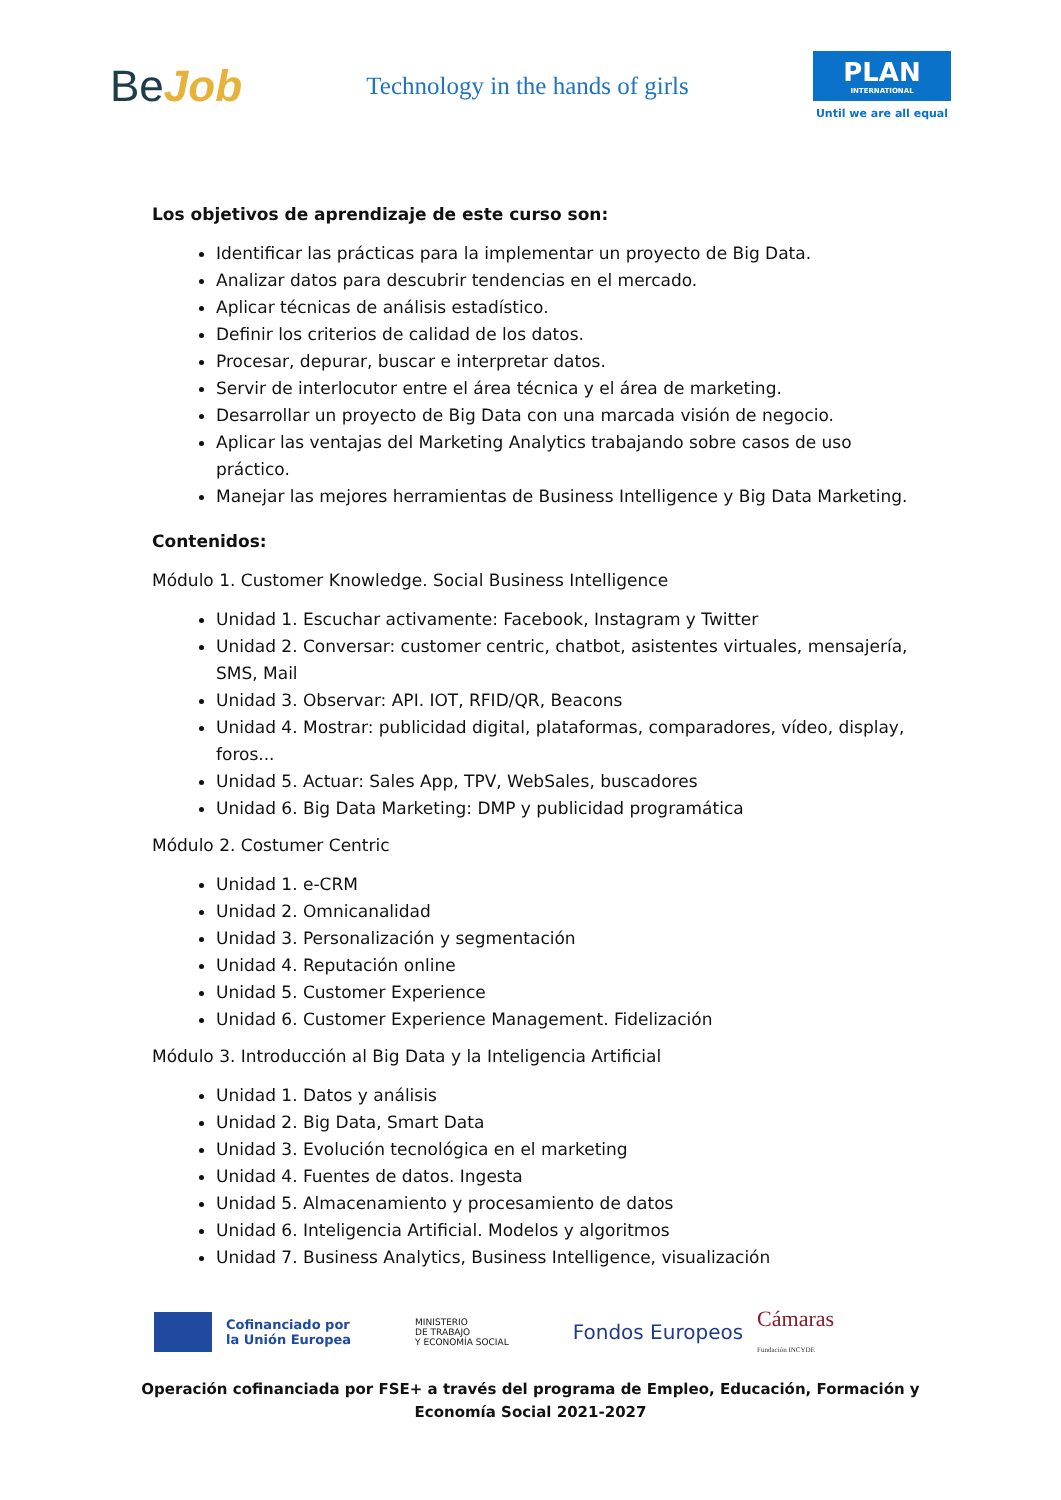BeJob
Technology in the hands of girls
PLAN
INTERNATIONAL
Until we are all equal
Los objetivos de aprendizaje de este curso son:
Identificar las prácticas para la implementar un proyecto de Big Data.
Analizar datos para descubrir tendencias en el mercado.
Aplicar técnicas de análisis estadístico.
Definir los criterios de calidad de los datos.
Procesar, depurar, buscar e interpretar datos.
Servir de interlocutor entre el área técnica y el área de marketing.
Desarrollar un proyecto de Big Data con una marcada visión de negocio.
Aplicar las ventajas del Marketing Analytics trabajando sobre casos de uso práctico.
Manejar las mejores herramientas de Business Intelligence y Big Data Marketing.
Contenidos:
Módulo 1. Customer Knowledge. Social Business Intelligence
Unidad 1. Escuchar activamente: Facebook, Instagram y Twitter
Unidad 2. Conversar: customer centric, chatbot, asistentes virtuales, mensajería, SMS, Mail
Unidad 3. Observar: API. IOT, RFID/QR, Beacons
Unidad 4. Mostrar: publicidad digital, plataformas, comparadores, vídeo, display, foros...
Unidad 5. Actuar: Sales App, TPV, WebSales, buscadores
Unidad 6. Big Data Marketing: DMP y publicidad programática
Módulo 2. Costumer Centric
Unidad 1. e-CRM
Unidad 2. Omnicanalidad
Unidad 3. Personalización y segmentación
Unidad 4. Reputación online
Unidad 5. Customer Experience
Unidad 6. Customer Experience Management. Fidelización
Módulo 3. Introducción al Big Data y la Inteligencia Artificial
Unidad 1. Datos y análisis
Unidad 2. Big Data, Smart Data
Unidad 3. Evolución tecnológica en el marketing
Unidad 4. Fuentes de datos. Ingesta
Unidad 5. Almacenamiento y procesamiento de datos
Unidad 6. Inteligencia Artificial. Modelos y algoritmos
Unidad 7. Business Analytics, Business Intelligence, visualización
Cofinanciado por
la Unión Europea
MINISTERIO
DE TRABAJO
Y ECONOMÍA SOCIAL
Fondos Europeos
Cámaras
Fundación INCYDE
Operación cofinanciada por FSE+ a través del programa de Empleo, Educación, Formación y Economía Social 2021-2027